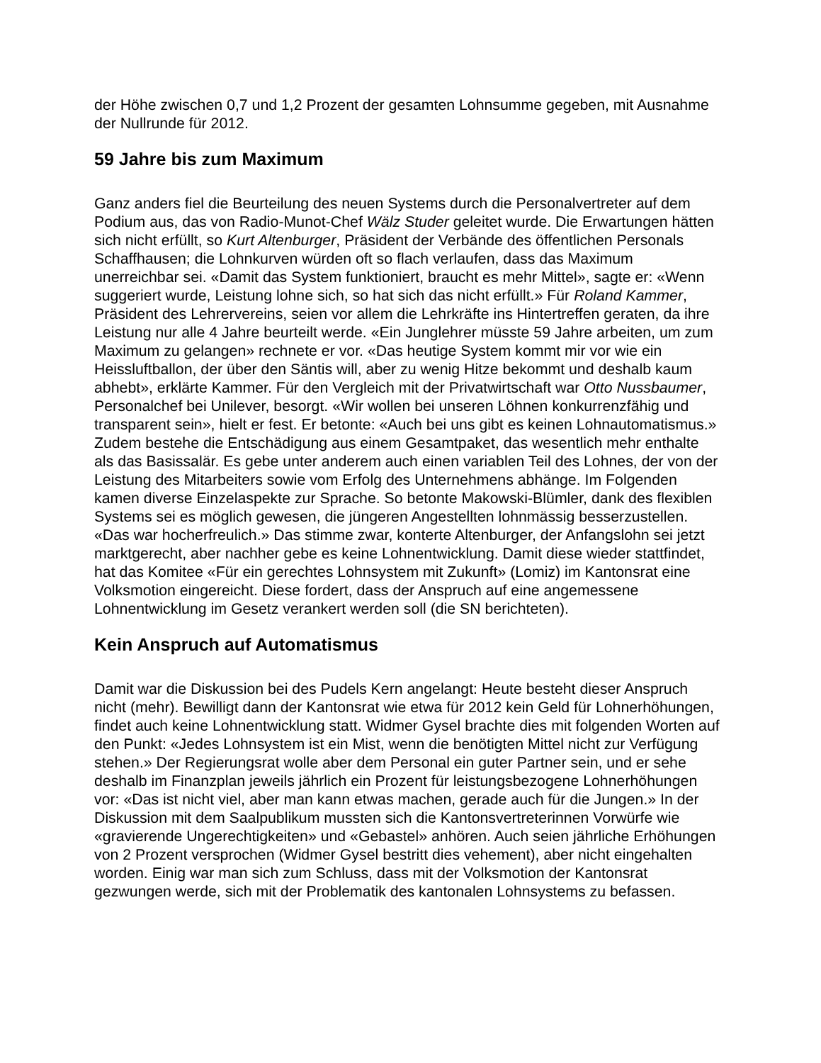der Höhe zwischen 0,7 und 1,2 Prozent der gesamten Lohnsumme gegeben, mit Ausnahme der Nullrunde für 2012.
59 Jahre bis zum Maximum
Ganz anders fiel die Beurteilung des neuen Systems durch die Personalvertreter auf dem Podium aus, das von Radio-Munot-Chef Wälz Studer geleitet wurde. Die Erwartungen hätten sich nicht erfüllt, so Kurt Altenburger, Präsident der Verbände des öffentlichen Personals Schaffhausen; die Lohnkurven würden oft so flach verlaufen, dass das Maximum unerreichbar sei. «Damit das System funktioniert, braucht es mehr Mittel», sagte er: «Wenn suggeriert wurde, Leistung lohne sich, so hat sich das nicht erfüllt.» Für Roland Kammer, Präsident des Lehrervereins, seien vor allem die Lehrkräfte ins Hintertreffen geraten, da ihre Leistung nur alle 4 Jahre beurteilt werde. «Ein Junglehrer müsste 59 Jahre arbeiten, um zum Maximum zu gelangen» rechnete er vor. «Das heutige System kommt mir vor wie ein Heissluftballon, der über den Säntis will, aber zu wenig Hitze bekommt und deshalb kaum abhebt», erklärte Kammer. Für den Vergleich mit der Privatwirtschaft war Otto Nussbaumer, Personalchef bei Unilever, besorgt. «Wir wollen bei unseren Löhnen konkurrenzfähig und transparent sein», hielt er fest. Er betonte: «Auch bei uns gibt es keinen Lohnautomatismus.» Zudem bestehe die Entschädigung aus einem Gesamtpaket, das wesentlich mehr enthalte als das Basissalär. Es gebe unter anderem auch einen variablen Teil des Lohnes, der von der Leistung des Mitarbeiters sowie vom Erfolg des Unternehmens abhänge. Im Folgenden kamen diverse Einzelaspekte zur Sprache. So betonte Makowski-Blümler, dank des flexiblen Systems sei es möglich gewesen, die jüngeren Angestellten lohnmässig besserzustellen. «Das war hocherfreulich.» Das stimme zwar, konterte Altenburger, der Anfangslohn sei jetzt marktgerecht, aber nachher gebe es keine Lohnentwicklung. Damit diese wieder stattfindet, hat das Komitee «Für ein gerechtes Lohnsystem mit Zukunft» (Lomiz) im Kantonsrat eine Volksmotion eingereicht. Diese fordert, dass der Anspruch auf eine angemessene Lohnentwicklung im Gesetz verankert werden soll (die SN berichteten).
Kein Anspruch auf Automatismus
Damit war die Diskussion bei des Pudels Kern angelangt: Heute besteht dieser Anspruch nicht (mehr). Bewilligt dann der Kantonsrat wie etwa für 2012 kein Geld für Lohnerhöhungen, findet auch keine Lohnentwicklung statt. Widmer Gysel brachte dies mit folgenden Worten auf den Punkt: «Jedes Lohnsystem ist ein Mist, wenn die benötigten Mittel nicht zur Verfügung stehen.» Der Regierungsrat wolle aber dem Personal ein guter Partner sein, und er sehe deshalb im Finanzplan jeweils jährlich ein Prozent für leistungsbezogene Lohnerhöhungen vor: «Das ist nicht viel, aber man kann etwas machen, gerade auch für die Jungen.» In der Diskussion mit dem Saalpublikum mussten sich die Kantonsvertreterinnen Vorwürfe wie «gravierende Ungerechtigkeiten» und «Gebastel» anhören. Auch seien jährliche Erhöhungen von 2 Prozent versprochen (Widmer Gysel bestritt dies vehement), aber nicht eingehalten worden. Einig war man sich zum Schluss, dass mit der Volksmotion der Kantonsrat gezwungen werde, sich mit der Problematik des kantonalen Lohnsystems zu befassen.